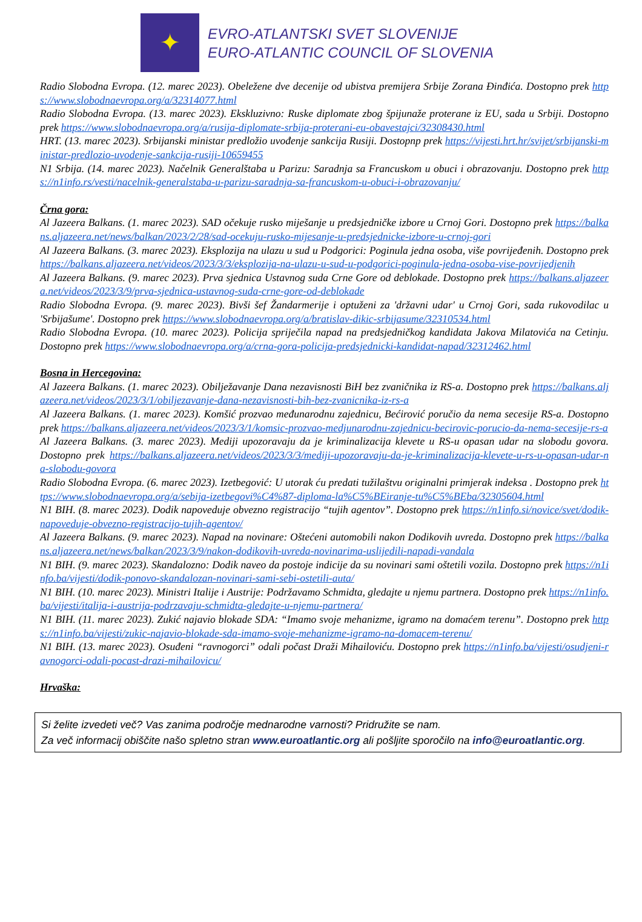✦
EVRO-ATLANTSKI SVET SLOVENIJE
EURO-ATLANTIC COUNCIL OF SLOVENIA
Radio Slobodna Evropa. (12. marec 2023). Obeležene dve decenije od ubistva premijera Srbije Zorana Đinđića. Dostopno prek https://www.slobodnaevropa.org/a/32314077.html
Radio Slobodna Evropa. (13. marec 2023). Ekskluzivno: Ruske diplomate zbog špijunaže proterane iz EU, sada u Srbiji. Dostopno prek https://www.slobodnaevropa.org/a/rusija-diplomate-srbija-proterani-eu-obavestajci/32308430.html
HRT. (13. marec 2023). Srbijanski ministar predložio uvođenje sankcija Rusiji. Dostopnp prek https://vijesti.hrt.hr/svijet/srbijanski-ministar-predlozio-uvodenje-sankcija-rusiji-10659455
N1 Srbija. (14. marec 2023). Načelnik Generalštaba u Parizu: Saradnja sa Francuskom u obuci i obrazovanju. Dostopno prek https://n1info.rs/vesti/nacelnik-generalstaba-u-parizu-saradnja-sa-francuskom-u-obuci-i-obrazovanju/
Črna gora:
Al Jazeera Balkans. (1. marec 2023). SAD očekuje rusko miješanje u predsjedničke izbore u Crnoj Gori. Dostopno prek https://balkans.aljazeera.net/news/balkan/2023/2/28/sad-ocekuju-rusko-mijesanje-u-predsjednicke-izbore-u-crnoj-gori
Al Jazeera Balkans. (3. marec 2023). Eksplozija na ulazu u sud u Podgorici: Poginula jedna osoba, više povrijeđenih. Dostopno prek https://balkans.aljazeera.net/videos/2023/3/3/eksplozija-na-ulazu-u-sud-u-podgorici-poginula-jedna-osoba-vise-povrijedjenih
Al Jazeera Balkans. (9. marec 2023). Prva sjednica Ustavnog suda Crne Gore od deblokade. Dostopno prek https://balkans.aljazeera.net/videos/2023/3/9/prva-sjednica-ustavnog-suda-crne-gore-od-deblokade
Radio Slobodna Evropa. (9. marec 2023). Bivši šef Žandarmerije i optuženi za 'državni udar' u Crnoj Gori, sada rukovodilac u 'Srbijašume'. Dostopno prek https://www.slobodnaevropa.org/a/bratislav-dikic-srbijasume/32310534.html
Radio Slobodna Evropa. (10. marec 2023). Policija spriječila napad na predsjedničkog kandidata Jakova Milatovića na Cetinju. Dostopno prek https://www.slobodnaevropa.org/a/crna-gora-policija-predsjednicki-kandidat-napad/32312462.html
Bosna in Hercegovina:
Al Jazeera Balkans. (1. marec 2023). Obilježavanje Dana nezavisnosti BiH bez zvaničnika iz RS-a. Dostopno prek https://balkans.aljazeera.net/videos/2023/3/1/obiljezavanje-dana-nezavisnosti-bih-bez-zvanicnika-iz-rs-a
Al Jazeera Balkans. (1. marec 2023). Komšić prozvao međunarodnu zajednicu, Bećirović poručio da nema secesije RS-a. Dostopno prek https://balkans.aljazeera.net/videos/2023/3/1/komsic-prozvao-medjunarodnu-zajednicu-becirovic-porucio-da-nema-secesije-rs-a
Al Jazeera Balkans. (3. marec 2023). Mediji upozoravaju da je kriminalizacija klevete u RS-u opasan udar na slobodu govora. Dostopno prek https://balkans.aljazeera.net/videos/2023/3/3/mediji-upozoravaju-da-je-kriminalizacija-klevete-u-rs-u-opasan-udar-na-slobodu-govora
Radio Slobodna Evropa. (6. marec 2023). Izetbegović: U utorak ću predati tužilaštvu originalni primjerak indeksa . Dostopno prek https://www.slobodnaevropa.org/a/sebija-izetbegovi%C4%87-diploma-la%C5%BEiranje-tu%C5%BEba/32305604.html
N1 BIH. (8. marec 2023). Dodik napoveduje obvezno registracijo “tujih agentov”. Dostopno prek https://n1info.si/novice/svet/dodik-napoveduje-obvezno-registracijo-tujih-agentov/
Al Jazeera Balkans. (9. marec 2023). Napad na novinare: Oštećeni automobili nakon Dodikovih uvreda. Dostopno prek https://balkans.aljazeera.net/news/balkan/2023/3/9/nakon-dodikovih-uvreda-novinarima-uslijedili-napadi-vandala
N1 BIH. (9. marec 2023). Skandalozno: Dodik naveo da postoje indicije da su novinari sami oštetili vozila. Dostopno prek https://n1info.ba/vijesti/dodik-ponovo-skandalozan-novinari-sami-sebi-ostetili-auta/
N1 BIH. (10. marec 2023). Ministri Italije i Austrije: Podržavamo Schmidta, gledajte u njemu partnera. Dostopno prek https://n1info.ba/vijesti/italija-i-austrija-podrzavaju-schmidta-gledajte-u-njemu-partnera/
N1 BIH. (11. marec 2023). Zukić najavio blokade SDA: “Imamo svoje mehanizme, igramo na domaćem terenu”. Dostopno prek https://n1info.ba/vijesti/zukic-najavio-blokade-sda-imamo-svoje-mehanizme-igramo-na-domacem-terenu/
N1 BIH. (13. marec 2023). Osuđeni “ravnogorci” odali počast Draži Mihailoviću. Dostopno prek https://n1info.ba/vijesti/osudjeni-ravnogorci-odali-pocast-drazi-mihailovicu/
Hrvaška:
Si želite izvedeti več? Vas zanima področje mednarodne varnosti? Pridružite se nam.
Za več informacij obiščite našo spletno stran www.euroatlantic.org ali pošljite sporočilo na info@euroatlantic.org.